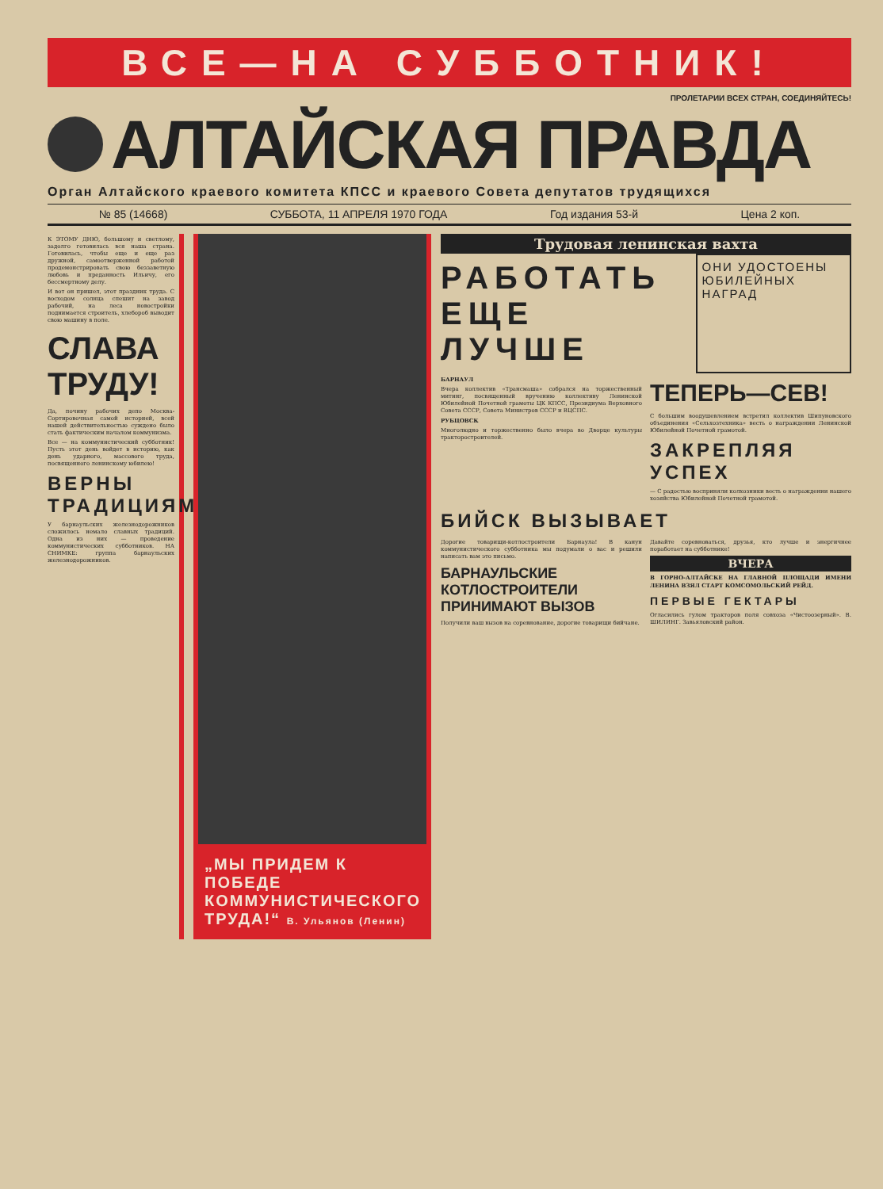ВСЕ—НА СУББОТНИК!
ПРОЛЕТАРИИ ВСЕХ СТРАН, СОЕДИНЯЙТЕСЬ!
АЛТАЙСКАЯ ПРАВДА
Орган Алтайского краевого комитета КПСС и краевого Совета депутатов трудящихся
№ 85 (14668) СУББОТА, 11 АПРЕЛЯ 1970 ГОДА Год издания 53-й Цена 2 коп.
К ЭТОМУ ДНЮ, большому и светлому, задолго готовилась вся наша страна. Готовилась, чтобы еще и еще раз дружной, самоотверженной работой продемонстрировать свою беззаветную любовь и преданность Ильичу, его бессмертному делу.
И вот он пришел, этот праздник труда. С восходом солнца спешит на завод рабочий, на леса новостройки поднимается строитель, хлебороб выводит свою машину в поле.
СЛАВА ТРУДУ!
Да, почину рабочих депо Москва-Сортировочная самой историей, всей нашей действительностью суждено было стать фактическим началом коммунизма.
Все — на коммунистический субботник! Пусть этот день войдет в историю, как день ударного, массового труда, посвященного ленинскому юбилею!
ВЕРНЫ ТРАДИЦИЯМ
У барнаульских железнодорожников сложилось немало славных традиций. Одна из них — проведение коммунистических субботников. НА СНИМКЕ: группа барнаульских железнодорожников.
„МЫ ПРИДЕМ К ПОБЕДЕ КОММУНИСТИЧЕСКОГО ТРУДА!“ В. Ульянов (Ленин)
Трудовая ленинская вахта
РАБОТАТЬ ЕЩЕ ЛУЧШЕ
ОНИ УДОСТОЕНЫ ЮБИЛЕЙНЫХ НАГРАД
БАРНАУЛ
Вчера коллектив «Трансмаша» собрался на торжественный митинг, посвященный вручению коллективу Ленинской Юбилейной Почетной грамоты ЦК КПСС, Президиума Верховного Совета СССР, Совета Министров СССР и ВЦСПС.
РУБЦОВСК
Многолюдно и торжественно было вчера во Дворце культуры тракторостроителей.
ТЕПЕРЬ—СЕВ!
С большим воодушевлением встретил коллектив Шипуновского объединения «Сельхозтехника» весть о награждении Ленинской Юбилейной Почетной грамотой.
ЗАКРЕПЛЯЯ УСПЕХ
— С радостью восприняли колхозники весть о награждении нашего хозяйства Юбилейной Почетной грамотой.
БИЙСК ВЫЗЫВАЕТ
Дорогие товарищи-котлостроители Барнаула! В канун коммунистического субботника мы подумали о вас и решили написать вам это письмо.
БАРНАУЛЬСКИЕ КОТЛОСТРОИТЕЛИ ПРИНИМАЮТ ВЫЗОВ
Получили ваш вызов на соревнование, дорогие товарищи бийчане.
Давайте соревноваться, друзья, кто лучше и энергичнее поработает на субботнике!
ВЧЕРА
В ГОРНО-АЛТАЙСКЕ НА ГЛАВНОЙ ПЛОЩАДИ ИМЕНИ ЛЕНИНА ВЗЯЛ СТАРТ КОМСОМОЛЬСКИЙ РЕЙД.
ПЕРВЫЕ ГЕКТАРЫ
Огласились гулом тракторов поля совхоза «Чистоозерный». В. ШИЛИНГ. Завьяловский район.